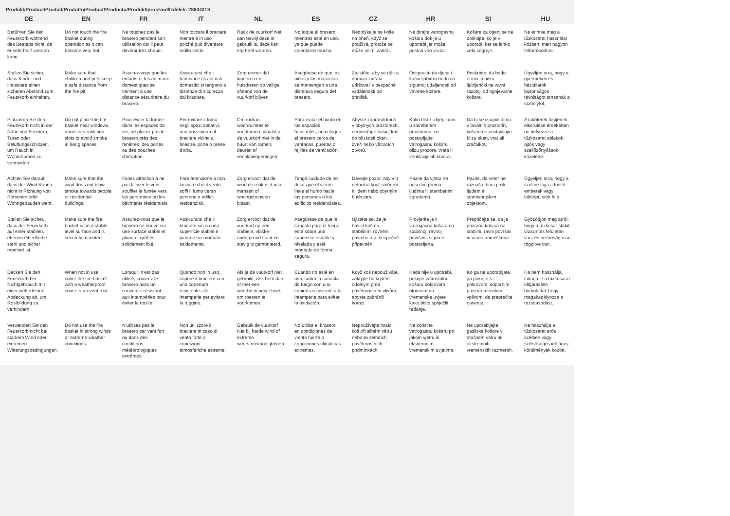Produkt/Product/Produit/Prodotto/Product/Producto/Produkt/proizvod/Izdelek: 28634313
| DE | EN | FR | IT | NL | ES | CZ | HR | SI | HU |
| --- | --- | --- | --- | --- | --- | --- | --- | --- | --- |
| Berühren Sie den Feuerkorb während des Betriebs nicht, da er sehr heiß werden kann. | Do not touch the fire basket during operation as it can become very hot. | Ne touchez pas le brasero pendant son utilisation car il peut devenir très chaud. | Non toccare il braciere mentre è in uso poiché può diventare molto caldo. | Raak de vuurkorf niet aan terwijl deze in gebruik is, deze kan erg heet worden. | No toque el brasero mientras esté en uso, ya que puede calentarse mucho. | Nedotýkejte se koše na oheň, když se používá, protože se může velmi zahřát. | Ne dirajte vatrogasnu košaru dok je u upotrebi jer može postati vrlo vruća. | Košare za ogenj se ne dotikajte, ko je v uporabi, ker se lahko zelo segreje. | Ne érintse meg a tűzkosarat használat közben, mert nagyon felforrósodhat. |
| Stellen Sie sicher, dass Kinder und Haustiere einen sicheren Abstand zum Feuerkorb einhalten. | Make sure that children and pets keep a safe distance from the fire pit. | Assurez-vous que les enfants et les animaux domestiques se tiennent à une distance sécuritaire du brasero. | Assicurarsi che i bambini e gli animali domestici si tengano a distanza di sicurezza dal braciere. | Zorg ervoor dat kinderen en huisdieren op veilige afstand van de vuurkorf blijven. | Asegúrese de que los niños y las mascotas se mantengan a una distancia segura del brasero. | Zajistěte, aby se děti a domácí zvířata udržovali v bezpečné vzdálenosti od ohniště. | Osigurajte da djeca i kućni ljubimci budu na sigurnoj udaljenosti od vatrene košare. | Poskrbite, da bodo otroci in hišni ljubljenčki na varni razdalji od ognjevarne košare. | Ügyeljen arra, hogy a gyermekek és háziállatok biztonságos távolságot tartsanak a tűzhelytől. |
| Platzieren Sie den Feuerkorb nicht in der Nähe von Fenstern, Türen oder Belüftungsschlitzen, um Rauch in Wohnräumen zu vermeiden. | Do not place the fire basket near windows, doors or ventilation slots to avoid smoke in living spaces. | Pour éviter la fumée dans les espaces de vie, ne placez pas le brasero près des fenêtres, des portes ou des bouches d'aération. | Per evitare il fumo negli spazi abitativi, non posizionare il braciere vicino a finestre, porte o prese d'aria. | Om rook in woonruimtes te voorkomen, plaatst u de vuurkorf niet in de buurt van ramen, deuren of ventilatieopeningen. | Para evitar el humo en los espacios habitables, no coloque el brasero cerca de ventanas, puertas o rejillas de ventilación. | Abyste zabránili kouři v obytných prostorech, neumisťujte hasicí koš do blízkosti oken, dveří nebo větracích otvorů. | Kako biste izbjegli dim u stambenim prostorima, ne postavljajte vatrogasnu košaru blizu prozora, vrata ili ventilacijskih otvora. | Da bi se izognili dimu v bivalnih prostorih, košare ne postavljajte blizu oken, vrat ali zračnikov. | A lakóterek füstjének elkerülése érdekében ne helyezze a tűzkosarat ablakok, ajtók vagy szellőzőnyílások közelébe. |
| Achten Sie darauf, dass der Wind Rauch nicht in Richtung von Personen oder Wohngebäuden weht. | Make sure that the wind does not blow smoke towards people or residential buildings. | Faites attention à ne pas laisser le vent souffler la fumée vers les personnes ou les bâtiments résidentiels. | Fare attenzione a non lasciare che il vento soffi il fumo verso persone o edifici residenziali. | Zorg ervoor dat de wind de rook niet naar mensen of woongebouwen blaast. | Tenga cuidado de no dejar que el viento lleve el humo hacia las personas o los edificios residenciales. | Dávejte pozor, aby vítr nefoukal kouř směrem k lidem nebo obytným budovám. | Pazite da vjetar ne nosi dim prema ljudima ili stambenim zgradama. | Pazite, da veter ne raznaša dima proti ljudem ali stanovanjskim objektom. | Ügyeljen arra, hogy a szél ne fújja a füstöt emberek vagy lakóépületek felé. |
| Stellen Sie sicher, dass der Feuerkorb auf einer stabilen, ebenen Oberfläche steht und sicher montiert ist. | Make sure the fire basket is on a stable, level surface and is securely mounted. | Assurez-vous que le brasero se trouve sur une surface stable et plane et qu'il est solidement fixé. | Assicurarsi che il braciere sia su una superficie stabile e piana e sia montato saldamente. | Zorg ervoor dat de vuurkorf op een stabiele, vlakke ondergrond staat en stevig is gemonteerd. | Asegúrese de que la canasta para el fuego esté sobre una superficie estable y nivelada y esté montada de forma segura. | Ujistěte se, že je hasicí koš na stabilním, rovném povrchu a je bezpečně připevněn. | Provjerite je li vatrogasna košara na stabilnoj, ravnoj površini i sigurno postavljena. | Prepričajte se, da je požarna košara na stabilni, ravni površini in varno nameščena. | Győződjön meg arról, hogy a tűzkosár stabil, vízszintes felületen van, és biztonságosan rögzítve van. |
| Decken Sie den Feuerkorb bei Nichtgebrauch mit einer wetterfesten Abdeckung ab, um Rostbildung zu verhindern. | When not in use, cover the fire basket with a weatherproof cover to prevent rust. | Lorsqu'il n'est pas utilisé, couvrez le brasero avec un couvercle résistant aux intempéries pour éviter la rouille. | Quando non in uso, coprire il braciere con una copertura resistente alle intemperie per evitare la ruggine. | Als je de vuurkorf niet gebruikt, dek hem dan af met een weerbestendige hoes om roesten te voorkomen. | Cuando no esté en uso, cubra la canasta de fuego con una cubierta resistente a la intemperie para evitar la oxidación. | Když koš nepoužíváte, zakryjte ho krytem odolným proti povětrnostním vlivům, abyste zabránili korozi. | Kada nije u upotrebi, pokrijte vatrostalnu košaru pokrovom otpornim na vremenske uvjete kako biste spriječili hrđanje. | Ko ga ne uporabljate, ga pokrijte s pokrovom, odpornim proti vremenskim vplivom, da preprečite rjavenje. | Ha nem használja, takarja le a tűzkosarat időjárásálló burkolattal, hogy megakadályozza a rozsdásodást. |
| Verwenden Sie den Feuerkorb nicht bei starkem Wind oder extremen Witterungsbedingungen. | Do not use the fire basket in strong winds or extreme weather conditions. | N'utilisez pas le brasero par vent fort ou dans des conditions météorologiques extrêmes. | Non utilizzare il braciere in caso di vento forte o condizioni atmosferiche estreme. | Gebruik de vuurkorf niet bij harde wind of extreme weersomstandigheden. | No utilice el brasero en condiciones de viento fuerte o condiciones climáticas extremas. | Nepoužívejte hasicí koš při silném větru nebo extrémních povětrnostních podmínkách. | Ne koristite vatrogasnu košaru pri jakom vjetru ili ekstremnim vremenskim uvjetima. | Ne uporabljajte gasilske košare v močnem vetru ali ekstremnih vremenskih razmerah. | Ne használja a tűzkosarat erős szélben vagy szélsőséges időjárási körülmények között. |